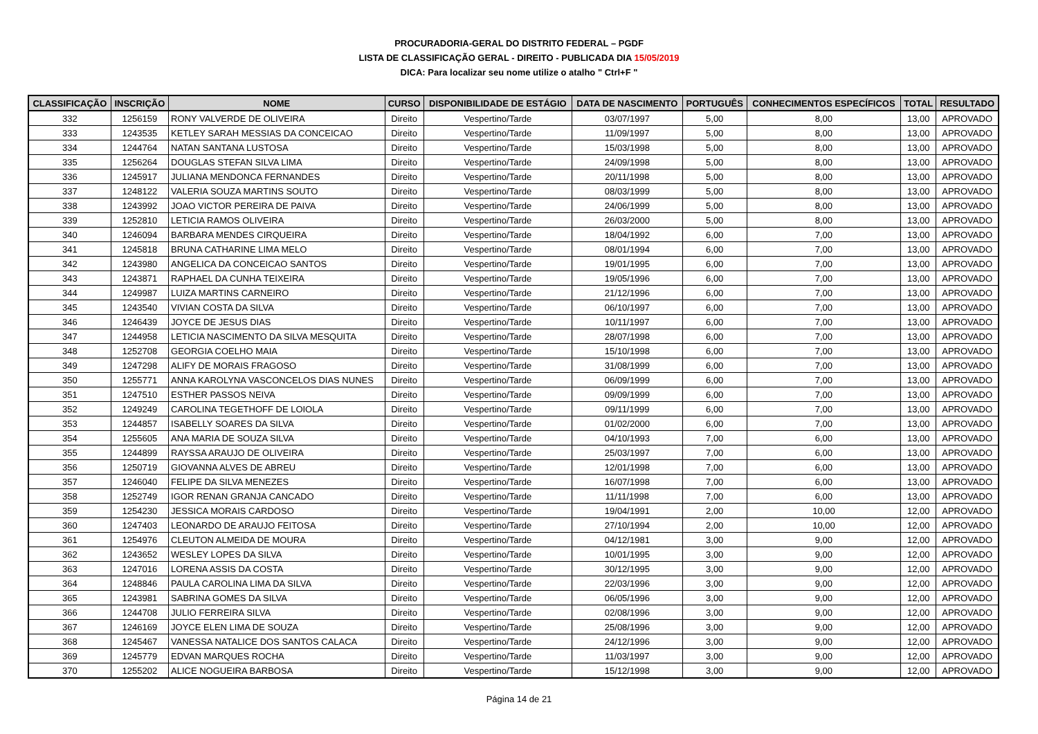PROCURADORIA-GERAL DO DISTRITO FEDERAL – PGDF
LISTA DE CLASSIFICAÇÃO GERAL - DIREITO - PUBLICADA DIA 15/05/2019
DICA: Para localizar seu nome utilize o atalho " Ctrl+F "
| CLASSIFICAÇÃO | INSCRIÇÃO | NOME | CURSO | DISPONIBILIDADE DE ESTÁGIO | DATA DE NASCIMENTO | PORTUGUÊS | CONHECIMENTOS ESPECÍFICOS | TOTAL | RESULTADO |
| --- | --- | --- | --- | --- | --- | --- | --- | --- | --- |
| 332 | 1256159 | RONY VALVERDE DE OLIVEIRA | Direito | Vespertino/Tarde | 03/07/1997 | 5,00 | 8,00 | 13,00 | APROVADO |
| 333 | 1243535 | KETLEY SARAH MESSIAS DA CONCEICAO | Direito | Vespertino/Tarde | 11/09/1997 | 5,00 | 8,00 | 13,00 | APROVADO |
| 334 | 1244764 | NATAN SANTANA LUSTOSA | Direito | Vespertino/Tarde | 15/03/1998 | 5,00 | 8,00 | 13,00 | APROVADO |
| 335 | 1256264 | DOUGLAS STEFAN SILVA LIMA | Direito | Vespertino/Tarde | 24/09/1998 | 5,00 | 8,00 | 13,00 | APROVADO |
| 336 | 1245917 | JULIANA MENDONCA FERNANDES | Direito | Vespertino/Tarde | 20/11/1998 | 5,00 | 8,00 | 13,00 | APROVADO |
| 337 | 1248122 | VALERIA SOUZA MARTINS SOUTO | Direito | Vespertino/Tarde | 08/03/1999 | 5,00 | 8,00 | 13,00 | APROVADO |
| 338 | 1243992 | JOAO VICTOR PEREIRA DE PAIVA | Direito | Vespertino/Tarde | 24/06/1999 | 5,00 | 8,00 | 13,00 | APROVADO |
| 339 | 1252810 | LETICIA RAMOS OLIVEIRA | Direito | Vespertino/Tarde | 26/03/2000 | 5,00 | 8,00 | 13,00 | APROVADO |
| 340 | 1246094 | BARBARA MENDES CIRQUEIRA | Direito | Vespertino/Tarde | 18/04/1992 | 6,00 | 7,00 | 13,00 | APROVADO |
| 341 | 1245818 | BRUNA CATHARINE LIMA MELO | Direito | Vespertino/Tarde | 08/01/1994 | 6,00 | 7,00 | 13,00 | APROVADO |
| 342 | 1243980 | ANGELICA DA CONCEICAO SANTOS | Direito | Vespertino/Tarde | 19/01/1995 | 6,00 | 7,00 | 13,00 | APROVADO |
| 343 | 1243871 | RAPHAEL DA CUNHA TEIXEIRA | Direito | Vespertino/Tarde | 19/05/1996 | 6,00 | 7,00 | 13,00 | APROVADO |
| 344 | 1249987 | LUIZA MARTINS CARNEIRO | Direito | Vespertino/Tarde | 21/12/1996 | 6,00 | 7,00 | 13,00 | APROVADO |
| 345 | 1243540 | VIVIAN COSTA DA SILVA | Direito | Vespertino/Tarde | 06/10/1997 | 6,00 | 7,00 | 13,00 | APROVADO |
| 346 | 1246439 | JOYCE DE JESUS DIAS | Direito | Vespertino/Tarde | 10/11/1997 | 6,00 | 7,00 | 13,00 | APROVADO |
| 347 | 1244958 | LETICIA NASCIMENTO DA SILVA MESQUITA | Direito | Vespertino/Tarde | 28/07/1998 | 6,00 | 7,00 | 13,00 | APROVADO |
| 348 | 1252708 | GEORGIA COELHO MAIA | Direito | Vespertino/Tarde | 15/10/1998 | 6,00 | 7,00 | 13,00 | APROVADO |
| 349 | 1247298 | ALIFY DE MORAIS FRAGOSO | Direito | Vespertino/Tarde | 31/08/1999 | 6,00 | 7,00 | 13,00 | APROVADO |
| 350 | 1255771 | ANNA KAROLYNA VASCONCELOS DIAS NUNES | Direito | Vespertino/Tarde | 06/09/1999 | 6,00 | 7,00 | 13,00 | APROVADO |
| 351 | 1247510 | ESTHER PASSOS NEIVA | Direito | Vespertino/Tarde | 09/09/1999 | 6,00 | 7,00 | 13,00 | APROVADO |
| 352 | 1249249 | CAROLINA TEGETHOFF DE LOIOLA | Direito | Vespertino/Tarde | 09/11/1999 | 6,00 | 7,00 | 13,00 | APROVADO |
| 353 | 1244857 | ISABELLY SOARES DA SILVA | Direito | Vespertino/Tarde | 01/02/2000 | 6,00 | 7,00 | 13,00 | APROVADO |
| 354 | 1255605 | ANA MARIA DE SOUZA SILVA | Direito | Vespertino/Tarde | 04/10/1993 | 7,00 | 6,00 | 13,00 | APROVADO |
| 355 | 1244899 | RAYSSA ARAUJO DE OLIVEIRA | Direito | Vespertino/Tarde | 25/03/1997 | 7,00 | 6,00 | 13,00 | APROVADO |
| 356 | 1250719 | GIOVANNA ALVES DE ABREU | Direito | Vespertino/Tarde | 12/01/1998 | 7,00 | 6,00 | 13,00 | APROVADO |
| 357 | 1246040 | FELIPE DA SILVA MENEZES | Direito | Vespertino/Tarde | 16/07/1998 | 7,00 | 6,00 | 13,00 | APROVADO |
| 358 | 1252749 | IGOR RENAN GRANJA CANCADO | Direito | Vespertino/Tarde | 11/11/1998 | 7,00 | 6,00 | 13,00 | APROVADO |
| 359 | 1254230 | JESSICA MORAIS CARDOSO | Direito | Vespertino/Tarde | 19/04/1991 | 2,00 | 10,00 | 12,00 | APROVADO |
| 360 | 1247403 | LEONARDO DE ARAUJO FEITOSA | Direito | Vespertino/Tarde | 27/10/1994 | 2,00 | 10,00 | 12,00 | APROVADO |
| 361 | 1254976 | CLEUTON ALMEIDA DE MOURA | Direito | Vespertino/Tarde | 04/12/1981 | 3,00 | 9,00 | 12,00 | APROVADO |
| 362 | 1243652 | WESLEY LOPES DA SILVA | Direito | Vespertino/Tarde | 10/01/1995 | 3,00 | 9,00 | 12,00 | APROVADO |
| 363 | 1247016 | LORENA ASSIS DA COSTA | Direito | Vespertino/Tarde | 30/12/1995 | 3,00 | 9,00 | 12,00 | APROVADO |
| 364 | 1248846 | PAULA CAROLINA LIMA DA SILVA | Direito | Vespertino/Tarde | 22/03/1996 | 3,00 | 9,00 | 12,00 | APROVADO |
| 365 | 1243981 | SABRINA GOMES DA SILVA | Direito | Vespertino/Tarde | 06/05/1996 | 3,00 | 9,00 | 12,00 | APROVADO |
| 366 | 1244708 | JULIO FERREIRA SILVA | Direito | Vespertino/Tarde | 02/08/1996 | 3,00 | 9,00 | 12,00 | APROVADO |
| 367 | 1246169 | JOYCE ELEN LIMA DE SOUZA | Direito | Vespertino/Tarde | 25/08/1996 | 3,00 | 9,00 | 12,00 | APROVADO |
| 368 | 1245467 | VANESSA NATALICE DOS SANTOS CALACA | Direito | Vespertino/Tarde | 24/12/1996 | 3,00 | 9,00 | 12,00 | APROVADO |
| 369 | 1245779 | EDVAN MARQUES ROCHA | Direito | Vespertino/Tarde | 11/03/1997 | 3,00 | 9,00 | 12,00 | APROVADO |
| 370 | 1255202 | ALICE NOGUEIRA BARBOSA | Direito | Vespertino/Tarde | 15/12/1998 | 3,00 | 9,00 | 12,00 | APROVADO |
Página 14 de 21